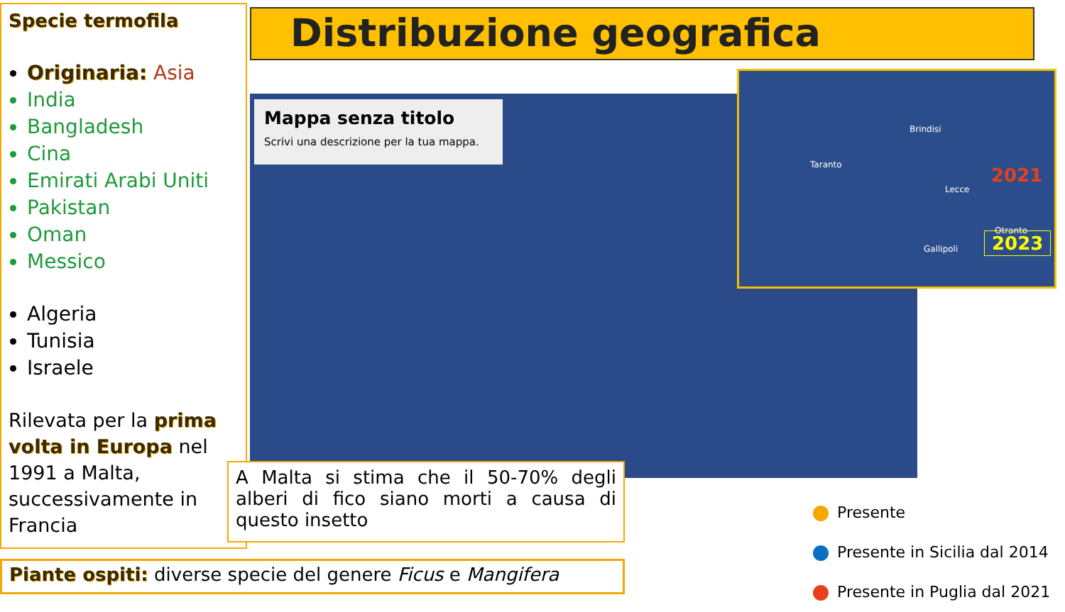Specie termofila
Originaria: Asia
India
Bangladesh
Cina
Emirati Arabi Uniti
Pakistan
Oman
Messico
Algeria
Tunisia
Israele
Rilevata per la prima volta in Europa nel 1991 a Malta, successivamente in Francia
Distribuzione geografica
Mappa senza titolo
Scrivi una descrizione per la tua mappa.
Brindisi
Taranto
Lecce
Otranto
Gallipoli
2021
2023
A Malta si stima che il 50-70% degli alberi di fico siano morti a causa di questo insetto
Piante ospiti: diverse specie del genere Ficus e Mangifera
Presente
Presente in Sicilia dal 2014
Presente in Puglia dal 2021